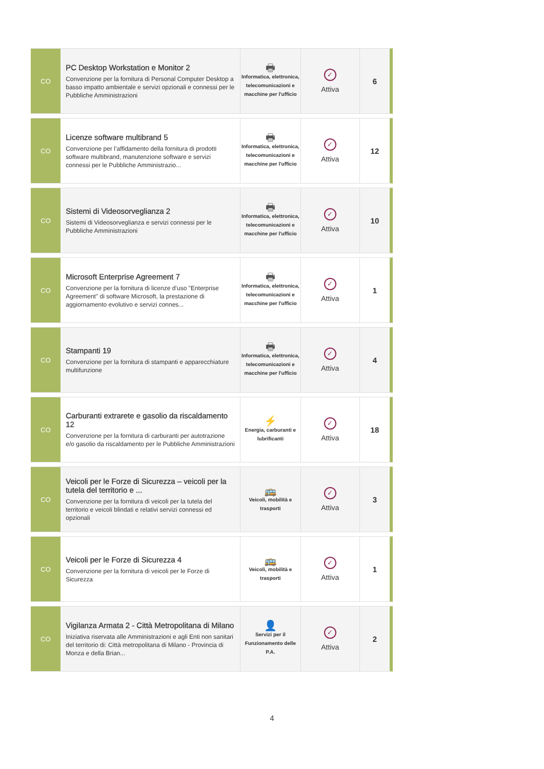| CO | PC Desktop Workstation e Monitor 2 Convenzione per la fornitura di Personal Computer Desktop a basso impatto ambientale e servizi opzionali e connessi per le Pubbliche Amministrazioni | 🖶 Informatica, elettronica, telecomunicazioni e macchine per l'ufficio | ✓ Attiva | 6 |
| CO | Licenze software multibrand 5 Convenzione per l’affidamento della fornitura di prodotti software multibrand, manutenzione software e servizi connessi per le Pubbliche Amministrazio... | 🖶 Informatica, elettronica, telecomunicazioni e macchine per l'ufficio | ✓ Attiva | 12 |
| CO | Sistemi di Videosorveglianza 2 Sistemi di Videosorveglianza e servizi connessi per le Pubbliche Amministrazioni | 🖶 Informatica, elettronica, telecomunicazioni e macchine per l'ufficio | ✓ Attiva | 10 |
| CO | Microsoft Enterprise Agreement 7 Convenzione per la fornitura di licenze d’uso "Enterprise Agreement" di software Microsoft, la prestazione di aggiornamento evolutivo e servizi connes... | 🖶 Informatica, elettronica, telecomunicazioni e macchine per l'ufficio | ✓ Attiva | 1 |
| CO | Stampanti 19 Convenzione per la fornitura di stampanti e apparecchiature multifunzione | 🖶 Informatica, elettronica, telecomunicazioni e macchine per l'ufficio | ✓ Attiva | 4 |
| CO | Carburanti extrarete e gasolio da riscaldamento 12 Convenzione per la fornitura di carburanti per autotrazione e/o gasolio da riscaldamento per le Pubbliche Amministrazioni | ⚡ Energia, carburanti e lubrificanti | ✓ Attiva | 18 |
| CO | Veicoli per le Forze di Sicurezza – veicoli per la tutela del territorio e ... Convenzione per la fornitura di veicoli per la tutela del territorio e veicoli blindati e relativi servizi connessi ed opzionali | 🚌 Veicoli, mobilità e trasporti | ✓ Attiva | 3 |
| CO | Veicoli per le Forze di Sicurezza 4 Convenzione per la fornitura di veicoli per le Forze di Sicurezza | 🚌 Veicoli, mobilità e trasporti | ✓ Attiva | 1 |
| CO | Vigilanza Armata 2 - Città Metropolitana di Milano Iniziativa riservata alle Amministrazioni e agli Enti non sanitari del territorio di: Città metropolitana di Milano - Provincia di Monza e della Brian... | 👤 Servizi per il Funzionamento delle P.A. | ✓ Attiva | 2 |
4